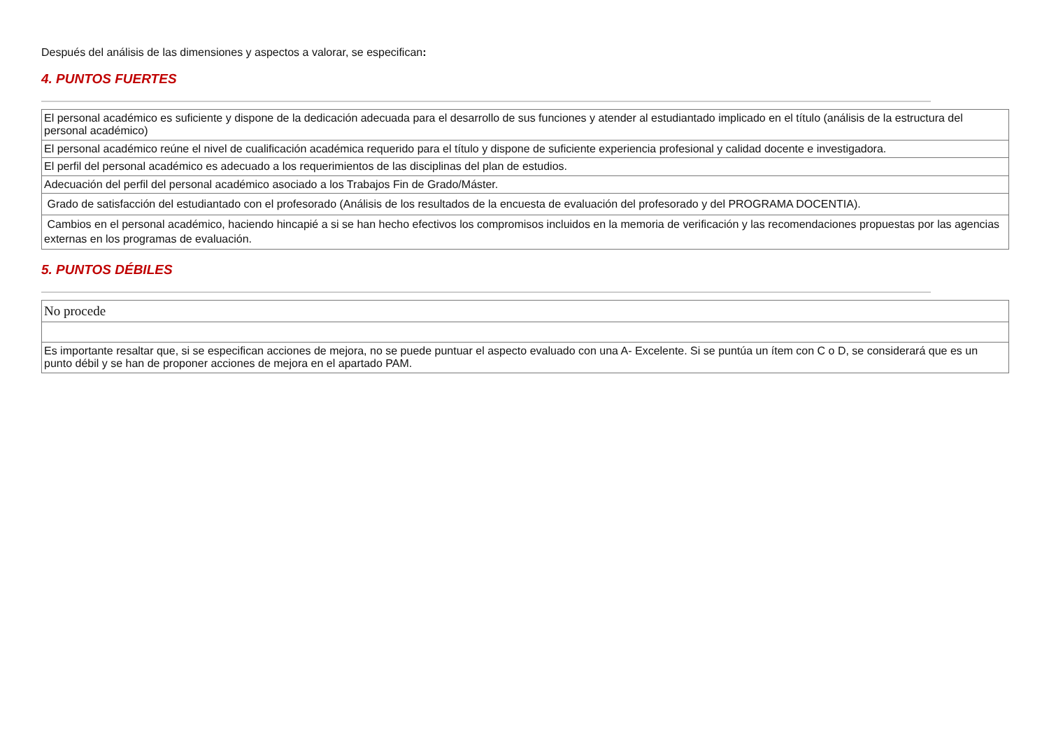Después del análisis de las dimensiones y aspectos a valorar, se especifican:
4. PUNTOS FUERTES
| El personal académico es suficiente y dispone de la dedicación adecuada para el desarrollo de sus funciones y atender al estudiantado implicado en el título (análisis de la estructura del personal académico) |
| El personal académico reúne el nivel de cualificación académica requerido para el título y dispone de suficiente experiencia profesional y calidad docente e investigadora. |
| El perfil del personal académico es adecuado a los requerimientos de las disciplinas del plan de estudios. |
| Adecuación del perfil del personal académico asociado a los Trabajos Fin de Grado/Máster. |
| Grado de satisfacción del estudiantado con el profesorado (Análisis de los resultados de la encuesta de evaluación del profesorado y del PROGRAMA DOCENTIA). |
| Cambios en el personal académico, haciendo hincapié a si se han hecho efectivos los compromisos incluidos en la memoria de verificación y las recomendaciones propuestas por las agencias externas en los programas de evaluación. |
5. PUNTOS DÉBILES
| No procede |
| Es importante resaltar que, si se especifican acciones de mejora, no se puede puntuar el aspecto evaluado con una A- Excelente. Si se puntúa un ítem con C o D, se considerará que es un punto débil y se han de proponer acciones de mejora en el apartado PAM. |